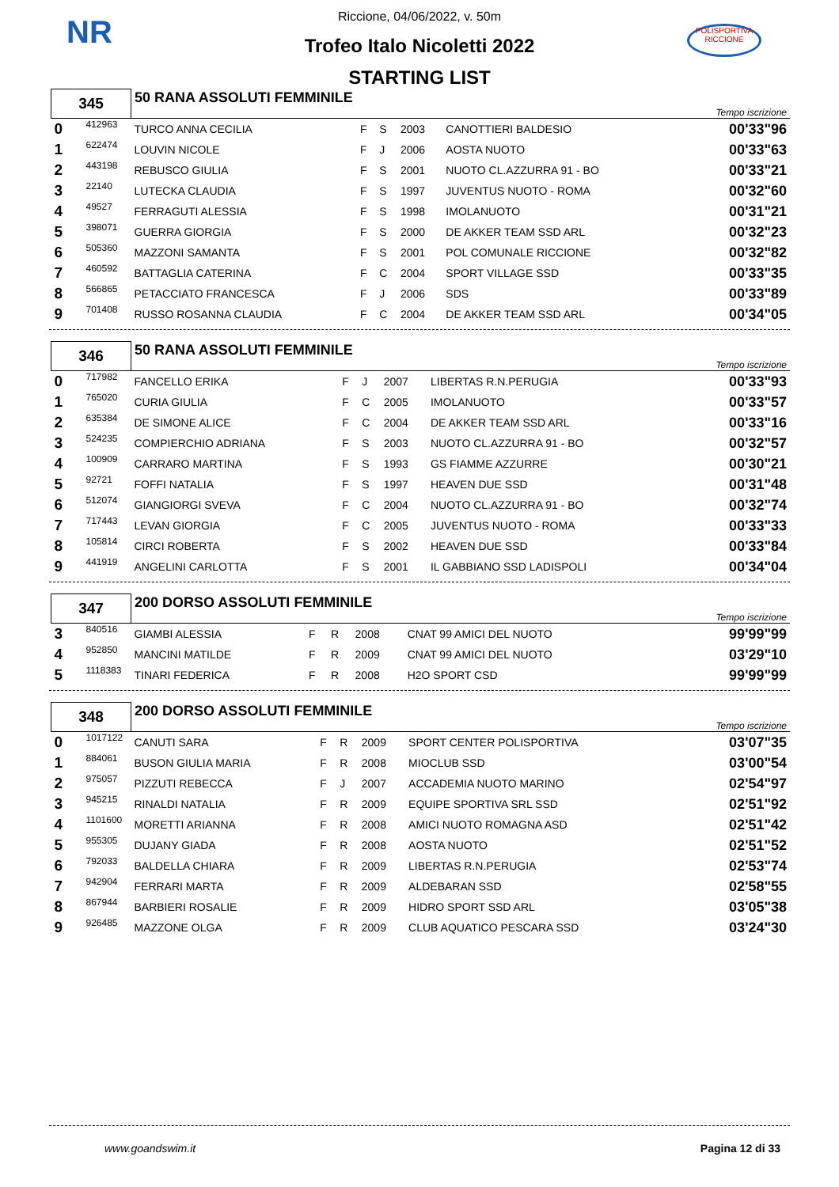NR
POLISPORTIVA RICCIONE
Riccione, 04/06/2022, v. 50m
Trofeo Italo Nicoletti 2022
STARTING LIST
| 345 | | 50 RANA ASSOLUTI FEMMINILE | | | | | Tempo iscrizione |
| 0 | 412963 | TURCO ANNA CECILIA | F | S | 2003 | CANOTTIERI BALDESIO | 00'33"96 |
| 1 | 622474 | LOUVIN NICOLE | F | J | 2006 | AOSTA NUOTO | 00'33"63 |
| 2 | 443198 | REBUSCO GIULIA | F | S | 2001 | NUOTO CL.AZZURRA 91 - BO | 00'33"21 |
| 3 | 22140 | LUTECKA CLAUDIA | F | S | 1997 | JUVENTUS NUOTO - ROMA | 00'32"60 |
| 4 | 49527 | FERRAGUTI ALESSIA | F | S | 1998 | IMOLANUOTO | 00'31"21 |
| 5 | 398071 | GUERRA GIORGIA | F | S | 2000 | DE AKKER TEAM SSD ARL | 00'32"23 |
| 6 | 505360 | MAZZONI SAMANTA | F | S | 2001 | POL COMUNALE RICCIONE | 00'32"82 |
| 7 | 460592 | BATTAGLIA CATERINA | F | C | 2004 | SPORT VILLAGE SSD | 00'33"35 |
| 8 | 566865 | PETACCIATO FRANCESCA | F | J | 2006 | SDS | 00'33"89 |
| 9 | 701408 | RUSSO ROSANNA CLAUDIA | F | C | 2004 | DE AKKER TEAM SSD ARL | 00'34"05 |
| 346 | | 50 RANA ASSOLUTI FEMMINILE | | | | | Tempo iscrizione |
| 0 | 717982 | FANCELLO ERIKA | F | J | 2007 | LIBERTAS R.N.PERUGIA | 00'33"93 |
| 1 | 765020 | CURIA GIULIA | F | C | 2005 | IMOLANUOTO | 00'33"57 |
| 2 | 635384 | DE SIMONE ALICE | F | C | 2004 | DE AKKER TEAM SSD ARL | 00'33"16 |
| 3 | 524235 | COMPIERCHIO ADRIANA | F | S | 2003 | NUOTO CL.AZZURRA 91 - BO | 00'32"57 |
| 4 | 100909 | CARRARO MARTINA | F | S | 1993 | GS FIAMME AZZURRE | 00'30"21 |
| 5 | 92721 | FOFFI NATALIA | F | S | 1997 | HEAVEN DUE SSD | 00'31"48 |
| 6 | 512074 | GIANGIORGI SVEVA | F | C | 2004 | NUOTO CL.AZZURRA 91 - BO | 00'32"74 |
| 7 | 717443 | LEVAN GIORGIA | F | C | 2005 | JUVENTUS NUOTO - ROMA | 00'33"33 |
| 8 | 105814 | CIRCI ROBERTA | F | S | 2002 | HEAVEN DUE SSD | 00'33"84 |
| 9 | 441919 | ANGELINI CARLOTTA | F | S | 2001 | IL GABBIANO SSD LADISPOLI | 00'34"04 |
| 347 | | 200 DORSO ASSOLUTI FEMMINILE | | | | | Tempo iscrizione |
| 3 | 840516 | GIAMBI ALESSIA | F | R | 2008 | CNAT 99 AMICI DEL NUOTO | 99'99"99 |
| 4 | 952850 | MANCINI MATILDE | F | R | 2009 | CNAT 99 AMICI DEL NUOTO | 03'29"10 |
| 5 | 1118383 | TINARI FEDERICA | F | R | 2008 | H2O SPORT CSD | 99'99"99 |
| 348 | | 200 DORSO ASSOLUTI FEMMINILE | | | | | Tempo iscrizione |
| 0 | 1017122 | CANUTI SARA | F | R | 2009 | SPORT CENTER POLISPORTIVA | 03'07"35 |
| 1 | 884061 | BUSON GIULIA MARIA | F | R | 2008 | MIOCLUB SSD | 03'00"54 |
| 2 | 975057 | PIZZUTI REBECCA | F | J | 2007 | ACCADEMIA NUOTO MARINO | 02'54"97 |
| 3 | 945215 | RINALDI NATALIA | F | R | 2009 | EQUIPE SPORTIVA SRL SSD | 02'51"92 |
| 4 | 1101600 | MORETTI ARIANNA | F | R | 2008 | AMICI NUOTO ROMAGNA ASD | 02'51"42 |
| 5 | 955305 | DUJANY GIADA | F | R | 2008 | AOSTA NUOTO | 02'51"52 |
| 6 | 792033 | BALDELLA CHIARA | F | R | 2009 | LIBERTAS R.N.PERUGIA | 02'53"74 |
| 7 | 942904 | FERRARI MARTA | F | R | 2009 | ALDEBARAN SSD | 02'58"55 |
| 8 | 867944 | BARBIERI ROSALIE | F | R | 2009 | HIDRO SPORT SSD ARL | 03'05"38 |
| 9 | 926485 | MAZZONE OLGA | F | R | 2009 | CLUB AQUATICO PESCARA SSD | 03'24"30 |
www.goandswim.it Pagina 12 di 33